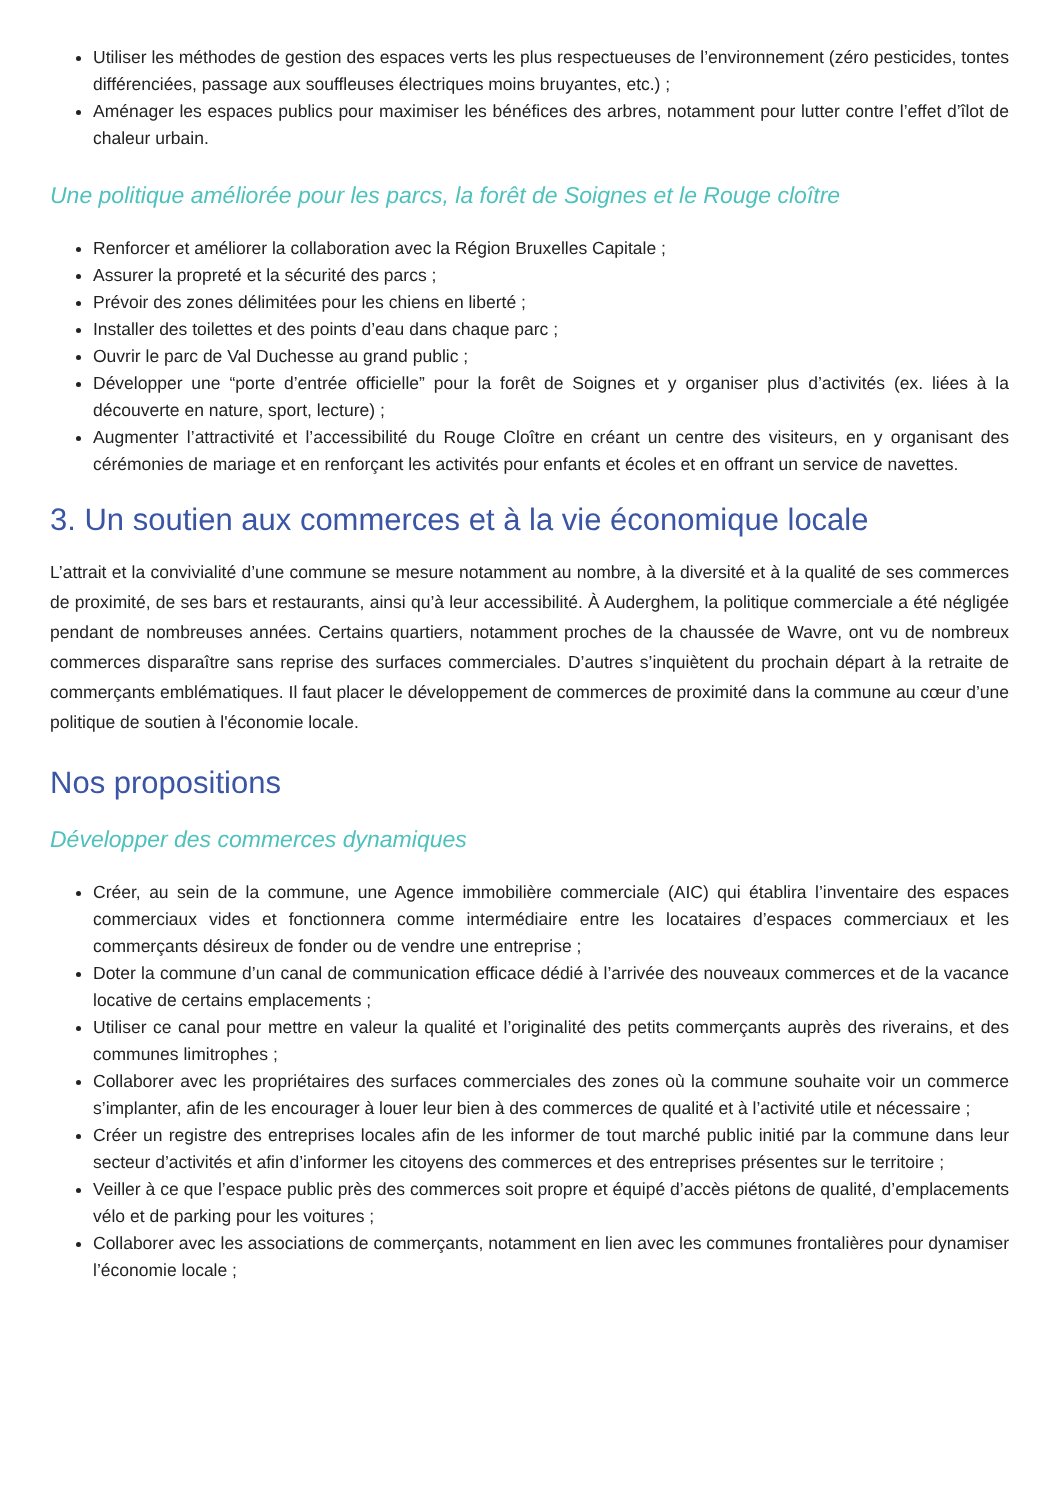Utiliser les méthodes de gestion des espaces verts les plus respectueuses de l’environnement (zéro pesticides, tontes différenciées, passage aux souffleuses électriques moins bruyantes, etc.) ;
Aménager les espaces publics pour maximiser les bénéfices des arbres, notamment pour lutter contre l’effet d’îlot de chaleur urbain.
Une politique améliorée pour les parcs, la forêt de Soignes et le Rouge cloître
Renforcer et améliorer la collaboration avec la Région Bruxelles Capitale ;
Assurer la propreté et la sécurité des parcs ;
Prévoir des zones délimitées pour les chiens en liberté ;
Installer des toilettes et des points d’eau dans chaque parc ;
Ouvrir le parc de Val Duchesse au grand public ;
Développer une “porte d’entrée officielle” pour la forêt de Soignes et y organiser plus d’activités (ex. liées à la découverte en nature, sport, lecture) ;
Augmenter l’attractivité et l’accessibilité du Rouge Cloître en créant un centre des visiteurs, en y organisant des cérémonies de mariage et en renforçant les activités pour enfants et écoles et en offrant un service de navettes.
3. Un soutien aux commerces et à la vie économique locale
L’attrait et la convivialité d’une commune se mesure notamment au nombre, à la diversité et à la qualité de ses commerces de proximité, de ses bars et restaurants, ainsi qu’à leur accessibilité. À Auderghem, la politique commerciale a été négligée pendant de nombreuses années. Certains quartiers, notamment proches de la chaussée de Wavre, ont vu de nombreux commerces disparaître sans reprise des surfaces commerciales. D’autres s’inquiètent du prochain départ à la retraite de commerçants emblématiques. Il faut placer le développement de commerces de proximité dans la commune au cœur d’une politique de soutien à l'économie locale.
Nos propositions
Développer des commerces dynamiques
Créer, au sein de la commune, une Agence immobilière commerciale (AIC) qui établira l’inventaire des espaces commerciaux vides et fonctionnera comme intermédiaire entre les locataires d’espaces commerciaux et les commerçants désireux de fonder ou de vendre une entreprise ;
Doter la commune d’un canal de communication efficace dédié à l’arrivée des nouveaux commerces et de la vacance locative de certains emplacements ;
Utiliser ce canal pour mettre en valeur la qualité et l’originalité des petits commerçants auprès des riverains, et des communes limitrophes ;
Collaborer avec les propriétaires des surfaces commerciales des zones où la commune souhaite voir un commerce s’implanter, afin de les encourager à louer leur bien à des commerces de qualité et à l’activité utile et nécessaire ;
Créer un registre des entreprises locales afin de les informer de tout marché public initié par la commune dans leur secteur d’activités et afin d’informer les citoyens des commerces et des entreprises présentes sur le territoire ;
Veiller à ce que l’espace public près des commerces soit propre et équipé d’accès piétons de qualité, d’emplacements vélo et de parking pour les voitures ;
Collaborer avec les associations de commerçants, notamment en lien avec les communes frontalières pour dynamiser l’économie locale ;